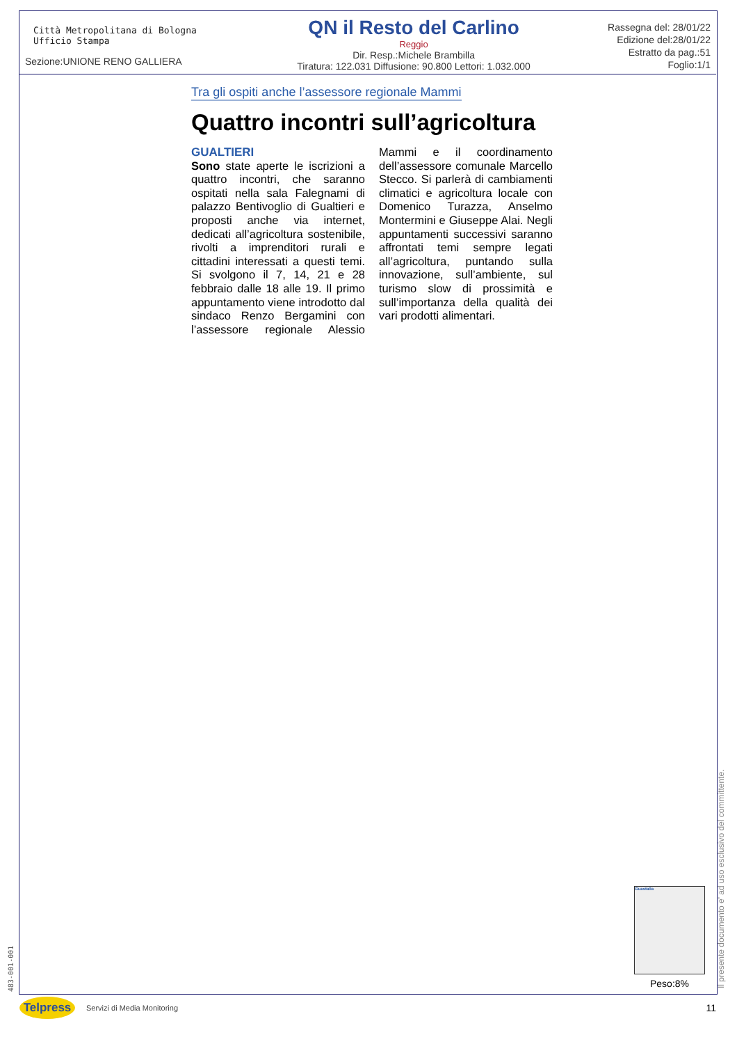Città Metropolitana di Bologna
Ufficio Stampa
Sezione:UNIONE RENO GALLIERA
QN il Resto del Carlino
Reggio
Dir. Resp.:Michele Brambilla
Tiratura: 122.031 Diffusione: 90.800 Lettori: 1.032.000
Rassegna del: 28/01/22
Edizione del:28/01/22
Estratto da pag.:51
Foglio:1/1
Tra gli ospiti anche l’assessore regionale Mammi
Quattro incontri sull’agricoltura
GUALTIERI
Sono state aperte le iscrizioni a quattro incontri, che saranno ospitati nella sala Falegnami di palazzo Bentivoglio di Gualtieri e proposti anche via internet, dedicati all’agricoltura sostenibile, rivolti a imprenditori rurali e cittadini interessati a questi temi. Si svolgono il 7, 14, 21 e 28 febbraio dalle 18 alle 19. Il primo appuntamento viene introdotto dal sindaco Renzo Bergamini con l’assessore regionale Alessio Mammi e il coordinamento dell’assessore comunale Marcello Stecco. Si parlerà di cambiamenti climatici e agricoltura locale con Domenico Turazza, Anselmo Montermini e Giuseppe Alai. Negli appuntamenti successivi saranno affrontati temi sempre legati all’agricoltura, puntando sulla innovazione, sull’ambiente, sul turismo slow di prossimità e sull’importanza della qualità dei vari prodotti alimentari.
Guastalla
Peso:8%
483-001-001 Il presente documento e' ad uso esclusivo del committente.
Telpress
Servizi di Media Monitoring 11